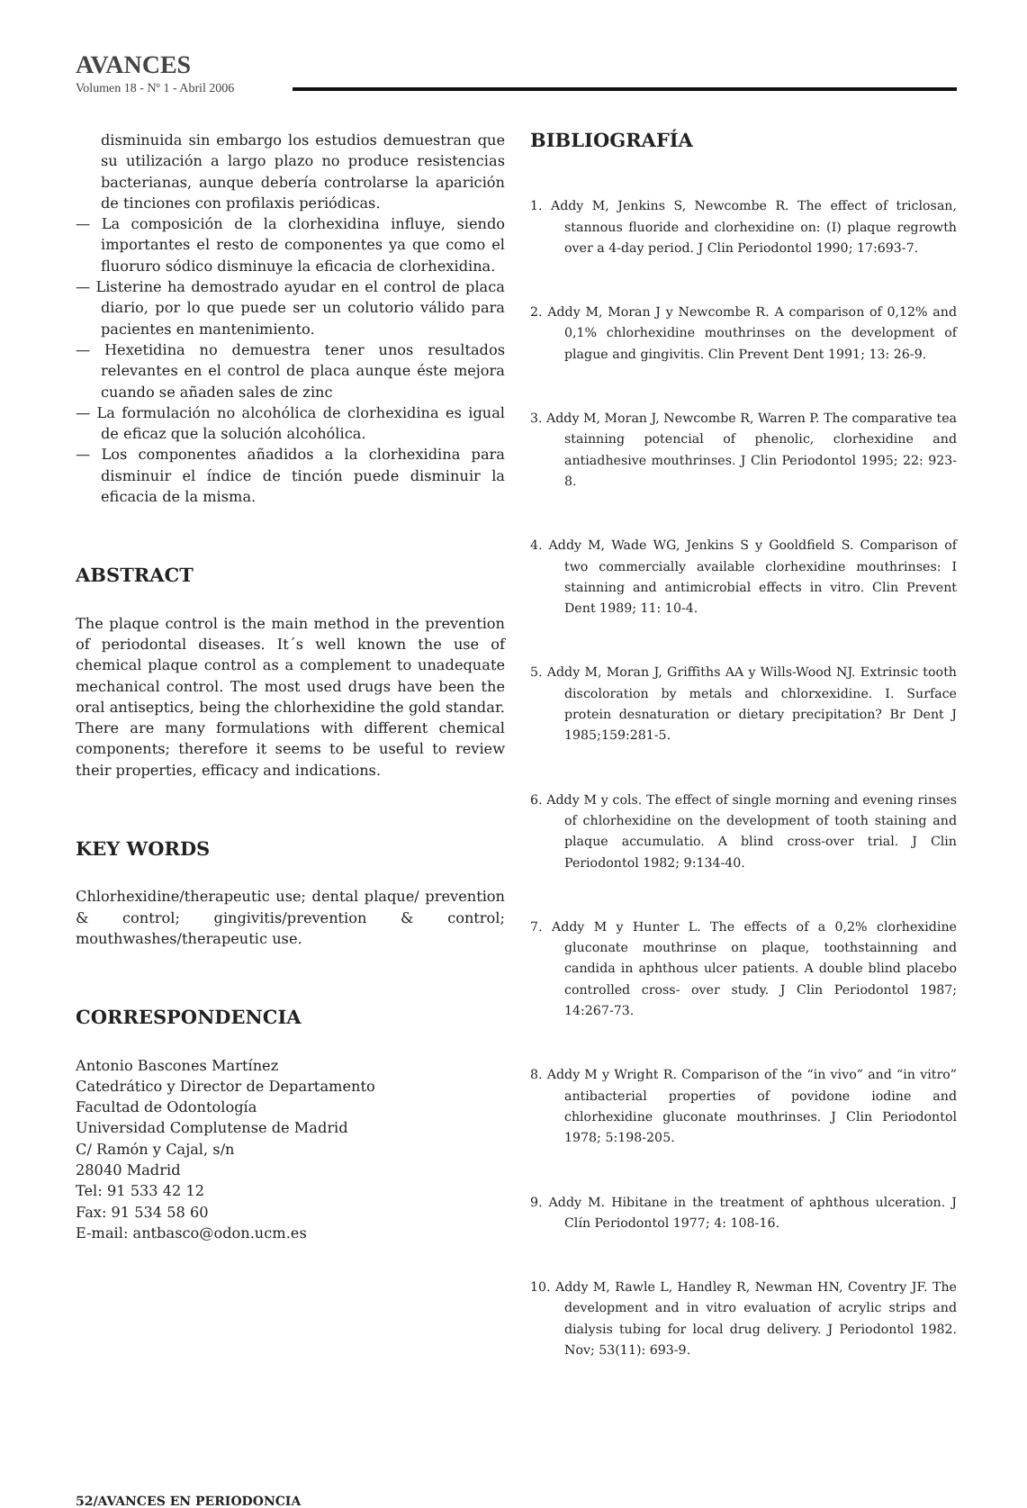AVANCES
Volumen 18 - Nº 1 - Abril 2006
disminuida sin embargo los estudios demuestran que su utilización a largo plazo no produce resistencias bacterianas, aunque debería controlarse la aparición de tinciones con profilaxis periódicas.
— La composición de la clorhexidina influye, siendo importantes el resto de componentes ya que como el fluoruro sódico disminuye la eficacia de clorhexidina.
— Listerine ha demostrado ayudar en el control de placa diario, por lo que puede ser un colutorio válido para pacientes en mantenimiento.
— Hexetidina no demuestra tener unos resultados relevantes en el control de placa aunque éste mejora cuando se añaden sales de zinc
— La formulación no alcohólica de clorhexidina es igual de eficaz que la solución alcohólica.
— Los componentes añadidos a la clorhexidina para disminuir el índice de tinción puede disminuir la eficacia de la misma.
ABSTRACT
The plaque control is the main method in the prevention of periodontal diseases. It´s well known the use of chemical plaque control as a complement to unadequate mechanical control. The most used drugs have been the oral antiseptics, being the chlorhexidine the gold standar. There are many formulations with different chemical components; therefore it seems to be useful to review their properties, efficacy and indications.
KEY WORDS
Chlorhexidine/therapeutic use; dental plaque/ prevention & control; gingivitis/prevention & control; mouthwashes/therapeutic use.
CORRESPONDENCIA
Antonio Bascones Martínez
Catedrático y Director de Departamento
Facultad de Odontología
Universidad Complutense de Madrid
C/ Ramón y Cajal, s/n
28040 Madrid
Tel: 91 533 42 12
Fax: 91 534 58 60
E-mail: antbasco@odon.ucm.es
BIBLIOGRAFÍA
1. Addy M, Jenkins S, Newcombe R. The effect of triclosan, stannous fluoride and clorhexidine on: (I) plaque regrowth over a 4-day period. J Clin Periodontol 1990; 17:693-7.
2. Addy M, Moran J y Newcombe R. A comparison of 0,12% and 0,1% chlorhexidine mouthrinses on the development of plague and gingivitis. Clin Prevent Dent 1991; 13: 26-9.
3. Addy M, Moran J, Newcombe R, Warren P. The comparative tea stainning potencial of phenolic, clorhexidine and antiadhesive mouthrinses. J Clin Periodontol 1995; 22: 923-8.
4. Addy M, Wade WG, Jenkins S y Gooldfield S. Comparison of two commercially available clorhexidine mouthrinses: I stainning and antimicrobial effects in vitro. Clin Prevent Dent 1989; 11: 10-4.
5. Addy M, Moran J, Griffiths AA y Wills-Wood NJ. Extrinsic tooth discoloration by metals and chlorxexidine. I. Surface protein desnaturation or dietary precipitation? Br Dent J 1985;159:281-5.
6. Addy M y cols. The effect of single morning and evening rinses of chlorhexidine on the development of tooth staining and plaque accumulatio. A blind cross-over trial. J Clin Periodontol 1982; 9:134-40.
7. Addy M y Hunter L. The effects of a 0,2% clorhexidine gluconate mouthrinse on plaque, toothstainning and candida in aphthous ulcer patients. A double blind placebo controlled cross- over study. J Clin Periodontol 1987; 14:267-73.
8. Addy M y Wright R. Comparison of the “in vivo” and “in vitro” antibacterial properties of povidone iodine and chlorhexidine gluconate mouthrinses. J Clin Periodontol 1978; 5:198-205.
9. Addy M. Hibitane in the treatment of aphthous ulceration. J Clín Periodontol 1977; 4: 108-16.
10. Addy M, Rawle L, Handley R, Newman HN, Coventry JF. The development and in vitro evaluation of acrylic strips and dialysis tubing for local drug delivery. J Periodontol 1982. Nov; 53(11): 693-9.
52/AVANCES EN PERIODONCIA